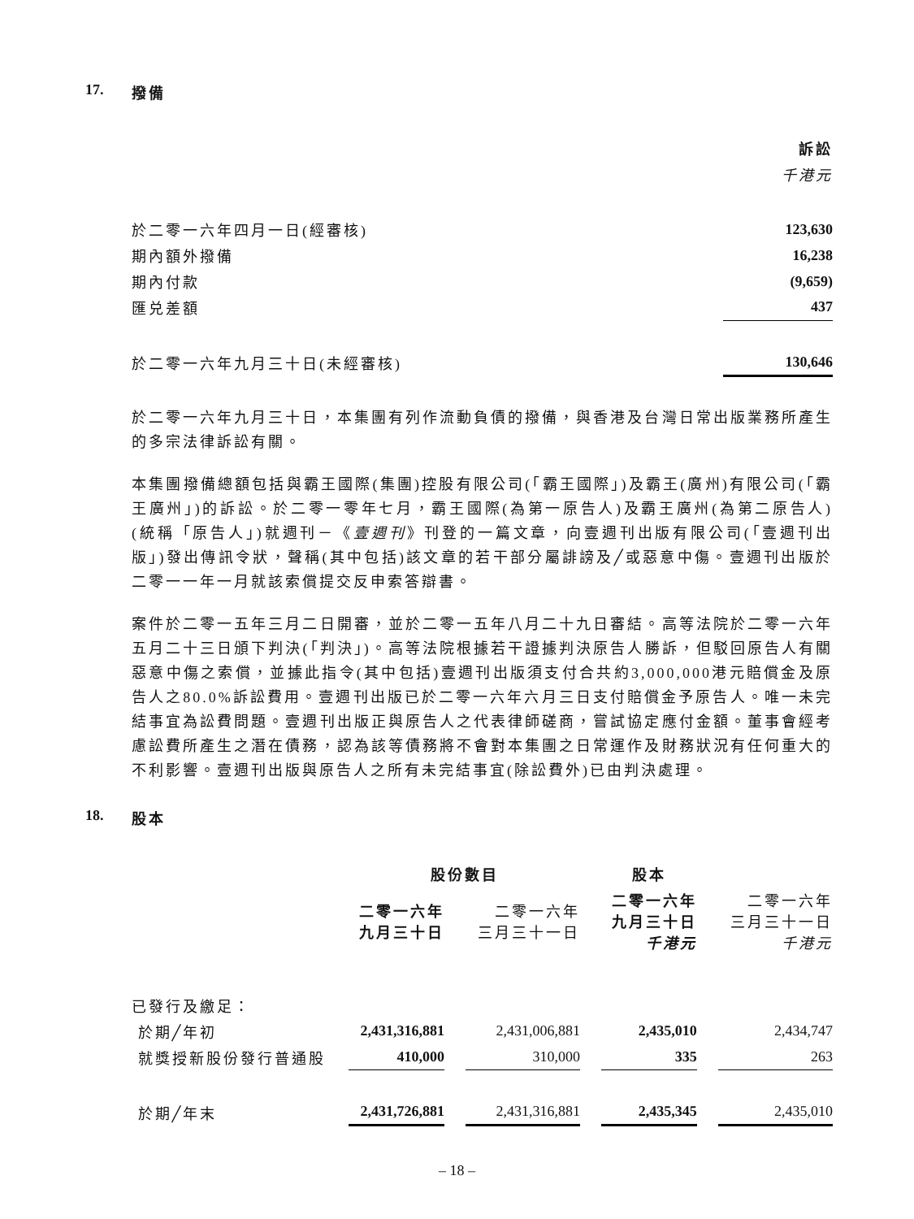17. 撥備
| | 訴訟 |
| --- | --- |
| | 千港元 |
| 於二零一六年四月一日(經審核) | 123,630 |
| 期內額外撥備 | 16,238 |
| 期內付款 | (9,659) |
| 匯兑差額 | 437 |
| 於二零一六年九月三十日(未經審核) | 130,646 |
於二零一六年九月三十日，本集團有列作流動負債的撥備，與香港及台灣日常出版業務所產生的多宗法律訴訟有關。
本集團撥備總額包括與霸王國際(集團)控股有限公司(「霸王國際」)及霸王(廣州)有限公司(「霸王廣州」)的訴訟。於二零一零年七月，霸王國際(為第一原告人)及霸王廣州(為第二原告人)(統稱「原告人」)就週刊－《壹週刊》刊登的一篇文章，向壹週刊出版有限公司(「壹週刊出版」)發出傳訊令狀，聲稱(其中包括)該文章的若干部分屬誹謗及╱或惡意中傷。壹週刊出版於二零一一年一月就該索償提交反申索答辯書。
案件於二零一五年三月二日開審，並於二零一五年八月二十九日審結。高等法院於二零一六年五月二十三日頒下判決(「判決」)。高等法院根據若干證據判決原告人勝訴，但駁回原告人有關惡意中傷之索償，並據此指令(其中包括)壹週刊出版須支付合共約3,000,000港元賠償金及原告人之80.0%訴訟費用。壹週刊出版已於二零一六年六月三日支付賠償金予原告人。唯一未完結事宜為訟費問題。壹週刊出版正與原告人之代表律師磋商，嘗試協定應付金額。董事會經考慮訟費所產生之潛在債務，認為該等債務將不會對本集團之日常運作及財務狀況有任何重大的不利影響。壹週刊出版與原告人之所有未完結事宜(除訟費外)已由判決處理。
18. 股本
| | 股份數目 | | | 股本 | | | |
| --- | --- | --- | --- | --- | --- | --- | --- |
| | 二零一六年 九月三十日 | | 二零一六年 三月三十一日 | | 二零一六年 九月三十日 千港元 | | 二零一六年 三月三十一日 千港元 |
| 已發行及繳足： | | | | | | | |
| 於期╱年初 | 2,431,316,881 | | 2,431,006,881 | | 2,435,010 | | 2,434,747 |
| 就獎授新股份發行普通股 | 410,000 | | 310,000 | | 335 | | 263 |
| 於期╱年末 | 2,431,726,881 | | 2,431,316,881 | | 2,435,345 | | 2,435,010 |
– 18 –